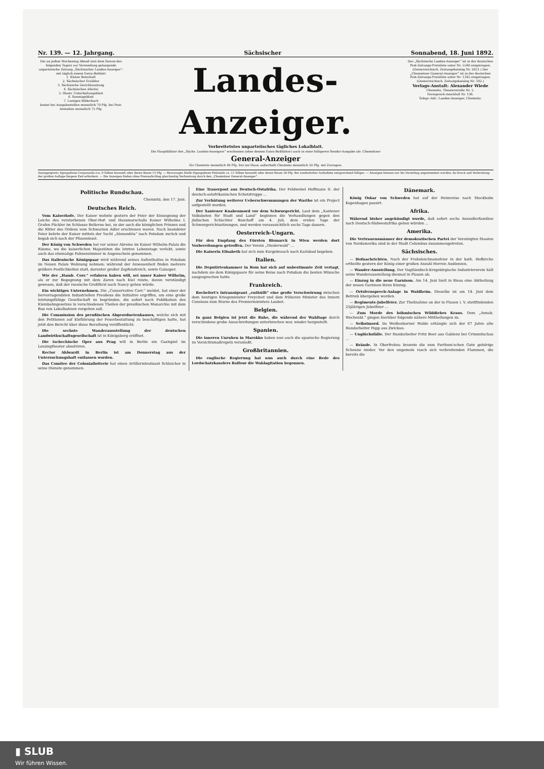Nr. 139. — 12. Jahrgang. Sächsischer Sonnabend, 18. Juni 1892.
Die an jedem Wochentag Abend (mit dem Datum des folgenden Tages) zur Versendung gelangende unparteiische Zeitung „Sächsischer Landes-Anzeiger“: mit täglich einem Extra-Beiblatt
1. Kleine Botschaft
2. Sächsischer Erzähler
3. Sächsische Gerichtszeitung
4. Sächsisches Allerlei
5. Illustr. Unterhaltungsblatt
6. Sonntagsblatt
7. Lustiges Bilderbuch
kostet bei Ausgabestellen monatlich 70 Pfg. bei Post-Anstalten monatlich 75 Pfg.
Landes-Anzeiger.
Verbreitetstes unparteiisches tägliches Lokalblatt.
Die Hauptblätter des „Sächs. Landes-Anzeigers“ erscheinen (ohne dessen Extra-Beiblätter) auch in einer billigeren Sonder-Ausgabe als: Chemnitzer
General-Anzeiger
für Chemnitz monatlich 40 Pfg. frei ins Haus; außerhalb Chemnitz monatlich 50 Pfg. mit Zutragen.
Der „Sächsische Landes-Anzeiger“ ist in der deutschen Post-Zeitungs-Preisliste unter Nr. 5580 eingetragen. (Oesterreichisch. Zeitungskatalog Nr. 2651.) Der „Chemnitzer General-Anzeiger“ ist in der deutschen Post-Zeitungs-Preisliste unter Nr. 1342 eingetragen. (Oesterreichisch. Zeitungskatalog Nr. 592.)
Verlags-Anstalt: Alexander Wiede
Chemnitz, Theaterstraße Nr. 5.
Fernsprech-Anschluß Nr. 136.
Telegr.-Adr.: Landes-Anzeiger, Chemnitz.
Anzeigenpreis: 6gespaltene Corpuszeile (ca. 9 Silben fassend) oder deren Raum 15 Pfg. — Bevorzugte Stelle (6gespaltene Petitzeile ca. 11 Silben fassend) oder deren Raum 30 Pfg. Bei wiederholter Aufnahme entsprechend billiger. — Anzeigen können nur bis Vormittag angenommen werden, da Druck und Verbreitung der großen Auflage längere Zeit erfordern. — Die Anzeigen finden ohne Preisaufschlag gleichzeitig Verbreitung durch den „Chemnitzer General-Anzeiger“.
Politische Rundschau.
Chemnitz, den 17. Juni.
Deutsches Reich.
Vom Kaiserhofe. Der Kaiser wohnte gestern der Feier der Einsegnung der Leiche des verstorbenen Ober-Hof- und Hausmarschalls Kaiser Wilhelms I. Grafen Pückler im Schlosse Bellevue bei, zu der auch die königlichen Prinzen und die Ritter des Ordens vom Schwarzen Adler erschienen waren. Nach beendeter Feier kehrte der Kaiser mittels der Yacht „Alexandria“ nach Potsdam zurück und begab sich nach der Pfaueninsel.
Der König von Schweden hat vor seiner Abreise im Kaiser Wilhelm-Palais die Räume, wo die kaiserlichen Majestäten die letzten Lebenstage verlebt, sowie auch das ehemalige Fahnenzimmer in Augenschein genommen.
Das italienische Königspaar wird während seines Aufenthaltes in Potsdam im Neuen Palais Wohnung nehmen; während der Anwesenheit finden mehrere größere Festlichkeiten statt, darunter großer Zapfenstreich, sowie Galaoper.
Wie der „Hamb. Corr.“ erfahren haben will, sei unser Kaiser Wilhelm, als er zur Begegnung mit dem Zaren nach Kiel reiste, davon verständigt gewesen, daß der russische Großfürst nach Nancy gehen würde.
Ein wichtiges Unternehmen. Die „Conservative Corr.“ meldet, hat einer der hervorragendsten Industriellen Preußens die Initiative ergriffen, um eine große leistungsfähige Gesellschaft zu begründen, die sofort nach Publikation des Kleinbahngesetzes in verschiedenen Theilen der preußischen Monarchie mit dem Bau von Lokalbahnen vorgehen soll.
Die Commission des preußischen Abgeordnetenhauses, welche sich mit den Petitionen auf Einführung der Feuerbestattung zu beschäftigen hatte, hat jetzt den Bericht über diese Berathung veröffentlicht.
Die sechste Wanderausstellung der deutschen Landwirthschaftsgesellschaft ist in Königsberg eröffnet.
Die tschechische Oper aus Prag will in Berlin ein Gastspiel im Lessingtheater absolviren.
Rector Ahlwardt in Berlin ist am Donnerstag aus der Untersuchungshaft entlassen worden.
Das Comitee der Coloniallotterie hat einen Artillerieleutnant Schleicher in seine Dienste genommen.
Eine Trauerpost aus Deutsch-Ostafrika. Der Feldwebel Hoffmann II. der deutsch-ostafrikanischen Schutztruppe ...
Zur Verhütung weiterer Ueberschwemmungen der Warthe ist ein Project aufgestellt worden.
Der Xantener Knabenmord vor dem Schwurgericht. Laut dem „Xantener Volksboten für Stadt und Land“ beginnen die Verhandlungen gegen den jüdischen Schächter Buschoff am 4. Juli, dem ersten Tage der Schwurgerichtssitzungen, und werden voraussichtlich sechs Tage dauern.
Oesterreich-Ungarn.
Für den Empfang des Fürsten Bismarck in Wien werden dort Vorbereitungen getroffen. Der Verein „Niederwald“ ...
Die Kaiserin Elisabeth hat sich zum Kurgebrauch nach Karlsbad begeben.
Italien.
Die Deputirtenkammer in Rom hat sich auf unbestimmte Zeit vertagt, nachdem sie dem Königspaare für seine Reise nach Potsdam die besten Wünsche ausgesprochen hatte.
Frankreich.
Rochefort's Intransigeant „enthüllt“ eine große Verschwörung zwischen dem heutigen Kriegsminister Freycinet und dem früheren Minister des Innern Constans zum Sturze des Premierministers Loubet.
Belgien.
In ganz Belgien ist jetzt die Ruhe, die während der Wahltage durch verschiedene grobe Ausschreitungen unterbrochen war, wieder hergestellt.
Spanien.
Die inneren Unruhen in Marokko haben nun auch die spanische Regierung zu Vorsichtsmaßregeln veranlaßt.
Großbritannien.
Die englische Regierung hat nun auch durch eine Rede des Lordschatzkanzlers Balfour die Wahlagitation begonnen.
Dänemark.
König Oskar von Schweden hat auf der Heimreise nach Stockholm Kopenhagen passirt.
Afrika.
Während bisher angekündigt wurde, daß sofort sechs Ansiedlerfamilien nach Deutsch-Südwestafrika gehen würden ...
Amerika.
Die Vertrauensmänner der demokratischen Partei der Vereinigten Staaten von Nordamerika sind in der Stadt Columbus zusammengetreten.
Sächsisches.
— Hofnachrichten. Nach der Frohnleichnamsfeier in der kath. Hofkirche ertheilte gestern der König einer großen Anzahl Herren Audienzen.
— Wander-Ausstellung. Der Vogtländisch-Erzgebirgische Industrieverein hält seine Wanderausstellung diesmal in Plauen ab.
— Einzug in die neue Garnison. Am 14. Juni hielt in Riesa eine Abtheilung der neuen Garnison ihren Einzug.
— Ortsfernsprech-Anlage in Waldheim. Dieselbe ist am 14. Juni dem Betrieb übergeben worden.
— Regiments-Jubelfeier. Zur Theilnahme an der in Plauen i. V. stattfindenden 25jährigen Jubelfeier ...
— Zum Morde des böhmischen Wilddiebes Kraus. Dem „Annab. Wochenbl.“ gingen hierüber folgende nähere Mittheilungen zu.
— Selbstmord. Im Weißenborner Walde erhängte sich der 67 Jahre alte Handarbeiter Popp aus Zwickau.
— Unglücksfälle. Der Handarbeiter Fritz Beer aus Gablenz bei Crimmitschau ...
— Brände. In Oberfrohna brannte die zum Parthum'schen Gute gehörige Scheune nieder. Vor den ungemein rasch sich verbreitenden Flammen, die bereits die
▮ SLUB
Wir führen Wissen.